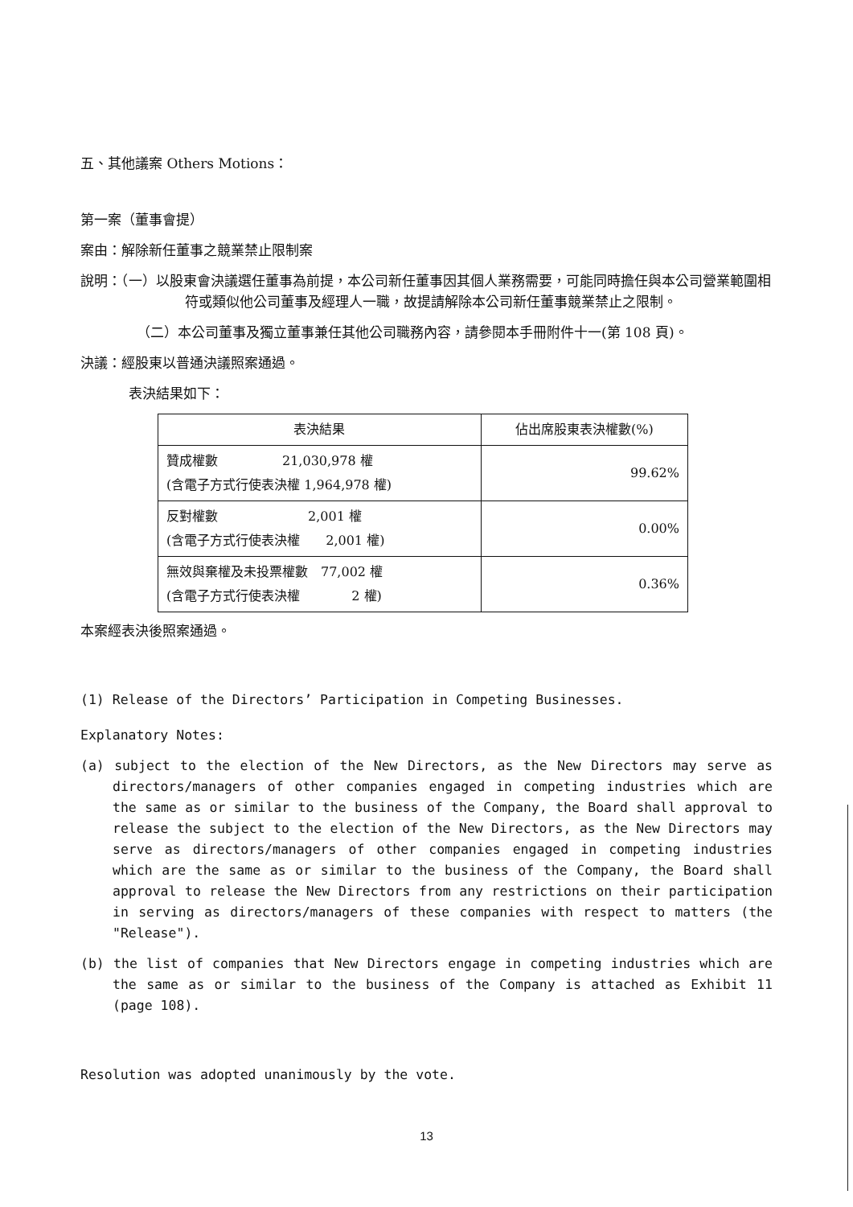五、其他議案 Others Motions：
第一案（董事會提）
案由：解除新任董事之競業禁止限制案
說明：（一）以股東會決議選任董事為前提，本公司新任董事因其個人業務需要，可能同時擔任與本公司營業範圍相符或類似他公司董事及經理人一職，故提請解除本公司新任董事競業禁止之限制。
（二）本公司董事及獨立董事兼任其他公司職務內容，請參閱本手冊附件十一(第 108 頁)。
決議：經股東以普通決議照案通過。
表決結果如下：
| 表決結果 | 佔出席股東表決權數(%) |
| --- | --- |
| 贊成權數 21,030,978 權 (含電子方式行使表決權 1,964,978 權) | 99.62% |
| 反對權數 2,001 權 (含電子方式行使表決權 2,001 權) | 0.00% |
| 無效與棄權及未投票權數 77,002 權 (含電子方式行使表決權 2 權) | 0.36% |
本案經表決後照案通過。
(1) Release of the Directors’ Participation in Competing Businesses.
Explanatory Notes:
(a) subject to the election of the New Directors, as the New Directors may serve as directors/managers of other companies engaged in competing industries which are the same as or similar to the business of the Company, the Board shall approval to release the subject to the election of the New Directors, as the New Directors may serve as directors/managers of other companies engaged in competing industries which are the same as or similar to the business of the Company, the Board shall approval to release the New Directors from any restrictions on their participation in serving as directors/managers of these companies with respect to matters (the "Release").
(b) the list of companies that New Directors engage in competing industries which are the same as or similar to the business of the Company is attached as Exhibit 11 (page 108).
Resolution was adopted unanimously by the vote.
13